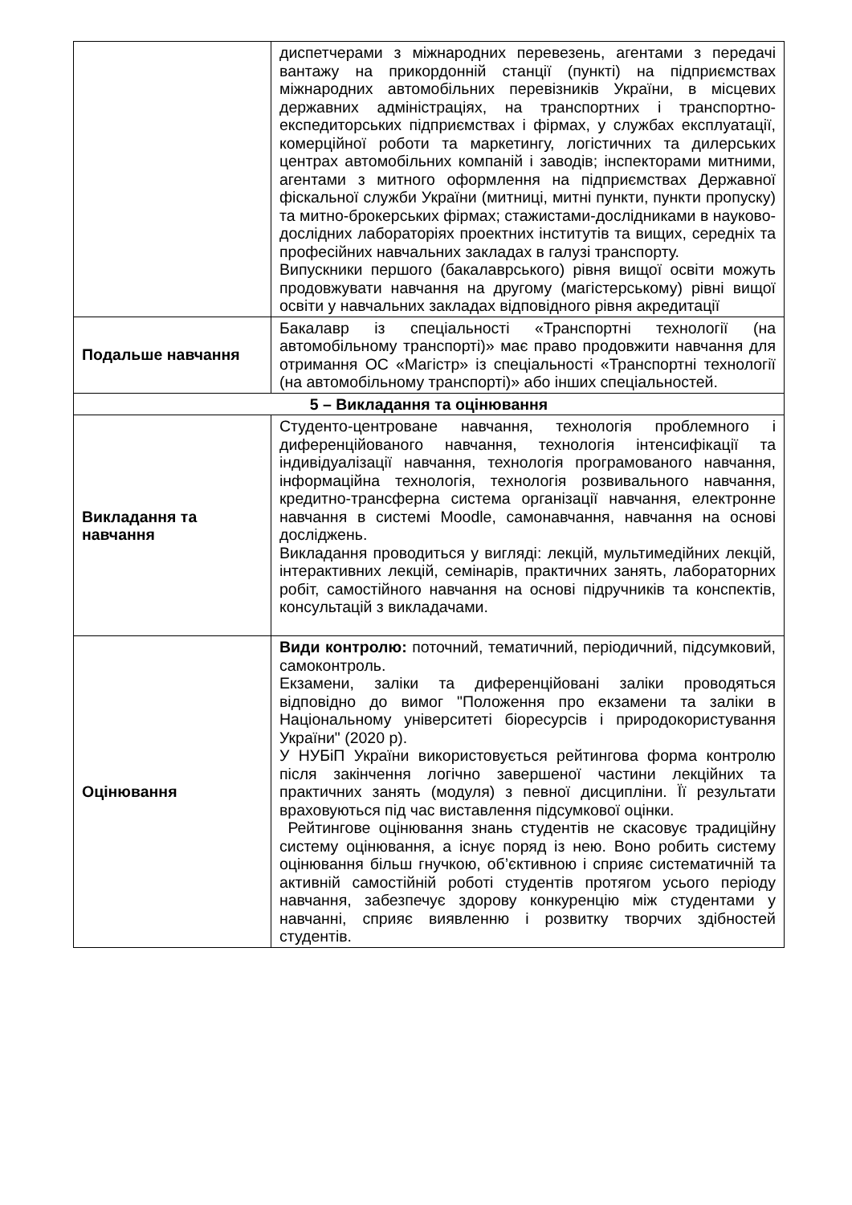| | диспетчерами з міжнародних перевезень, агентами з передачі вантажу на прикордонній станції (пункті) на підприємствах міжнародних автомобільних перевізників України, в місцевих державних адміністраціях, на транспортних і транспортно-експедиторських підприємствах і фірмах, у службах експлуатації, комерційної роботи та маркетингу, логістичних та дилерських центрах автомобільних компаній і заводів; інспекторами митними, агентами з митного оформлення на підприємствах Державної фіскальної служби України (митниці, митні пункти, пункти пропуску) та митно-брокерських фірмах; стажистами-дослідниками в науково-дослідних лабораторіях проектних інститутів та вищих, середніх та професійних навчальних закладах в галузі транспорту. Випускники першого (бакалаврського) рівня вищої освіти можуть продовжувати навчання на другому (магістерському) рівні вищої освіти у навчальних закладах відповідного рівня акредитації |
| Подальше навчання | Бакалавр із спеціальності «Транспортні технології (на автомобільному транспорті)» має право продовжити навчання для отримання ОС «Магістр» із спеціальності «Транспортні технології (на автомобільному транспорті)» або інших спеціальностей. |
| 5 – Викладання та оцінювання | |
| Викладання та навчання | Студенто-центроване навчання, технологія проблемного і диференційованого навчання, технологія інтенсифікації та індивідуалізації навчання, технологія програмованого навчання, інформаційна технологія, технологія розвивального навчання, кредитно-трансферна система організації навчання, електронне навчання в системі Moodle, самонавчання, навчання на основі досліджень. Викладання проводиться у вигляді: лекцій, мультимедійних лекцій, інтерактивних лекцій, семінарів, практичних занять, лабораторних робіт, самостійного навчання на основі підручників та конспектів, консультацій з викладачами. |
| Оцінювання | Види контролю: поточний, тематичний, періодичний, підсумковий, самоконтроль. Екзамени, заліки та диференційовані заліки проводяться відповідно до вимог "Положення про екзамени та заліки в Національному університеті біоресурсів і природокористування України" (2020 р). У НУБіП України використовується рейтингова форма контролю після закінчення логічно завершеної частини лекційних та практичних занять (модуля) з певної дисципліни. Її результати враховуються під час виставлення підсумкової оцінки. Рейтингове оцінювання знань студентів не скасовує традиційну систему оцінювання, а існує поряд із нею. Воно робить систему оцінювання більш гнучкою, об’єктивною і сприяє систематичній та активній самостійній роботі студентів протягом усього періоду навчання, забезпечує здорову конкуренцію між студентами у навчанні, сприяє виявленню і розвитку творчих здібностей студентів. |